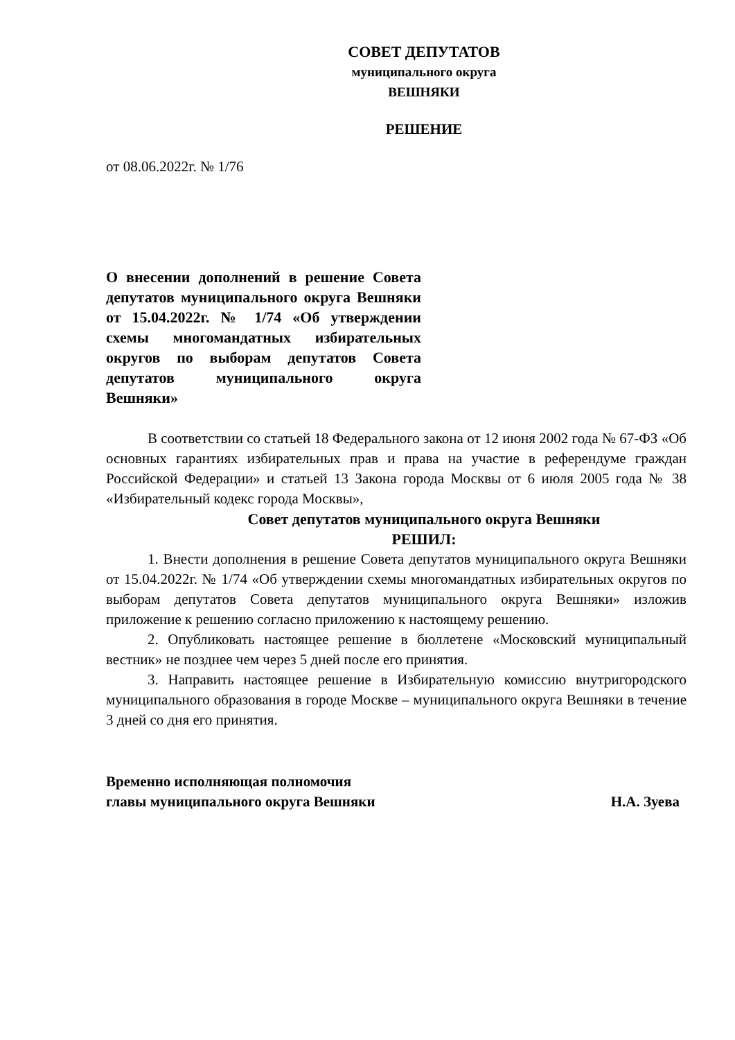СОВЕТ ДЕПУТАТОВ
муниципального округа
ВЕШНЯКИ
РЕШЕНИЕ
от 08.06.2022г. № 1/76
О внесении дополнений в решение Совета депутатов муниципального округа Вешняки от 15.04.2022г. № 1/74 «Об утверждении схемы многомандатных избирательных округов по выборам депутатов Совета депутатов муниципального округа Вешняки»
В соответствии со статьей 18 Федерального закона от 12 июня 2002 года № 67-ФЗ «Об основных гарантиях избирательных прав и права на участие в референдуме граждан Российской Федерации» и статьей 13 Закона города Москвы от 6 июля 2005 года № 38 «Избирательный кодекс города Москвы»,
Совет депутатов муниципального округа Вешняки
РЕШИЛ:
1. Внести дополнения в решение Совета депутатов муниципального округа Вешняки от 15.04.2022г. № 1/74 «Об утверждении схемы многомандатных избирательных округов по выборам депутатов Совета депутатов муниципального округа Вешняки» изложив приложение к решению согласно приложению к настоящему решению.
2. Опубликовать настоящее решение в бюллетене «Московский муниципальный вестник» не позднее чем через 5 дней после его принятия.
3. Направить настоящее решение в Избирательную комиссию внутригородского муниципального образования в городе Москве – муниципального округа Вешняки в течение 3 дней со дня его принятия.
Временно исполняющая полномочия
главы муниципального округа Вешняки
Н.А. Зуева